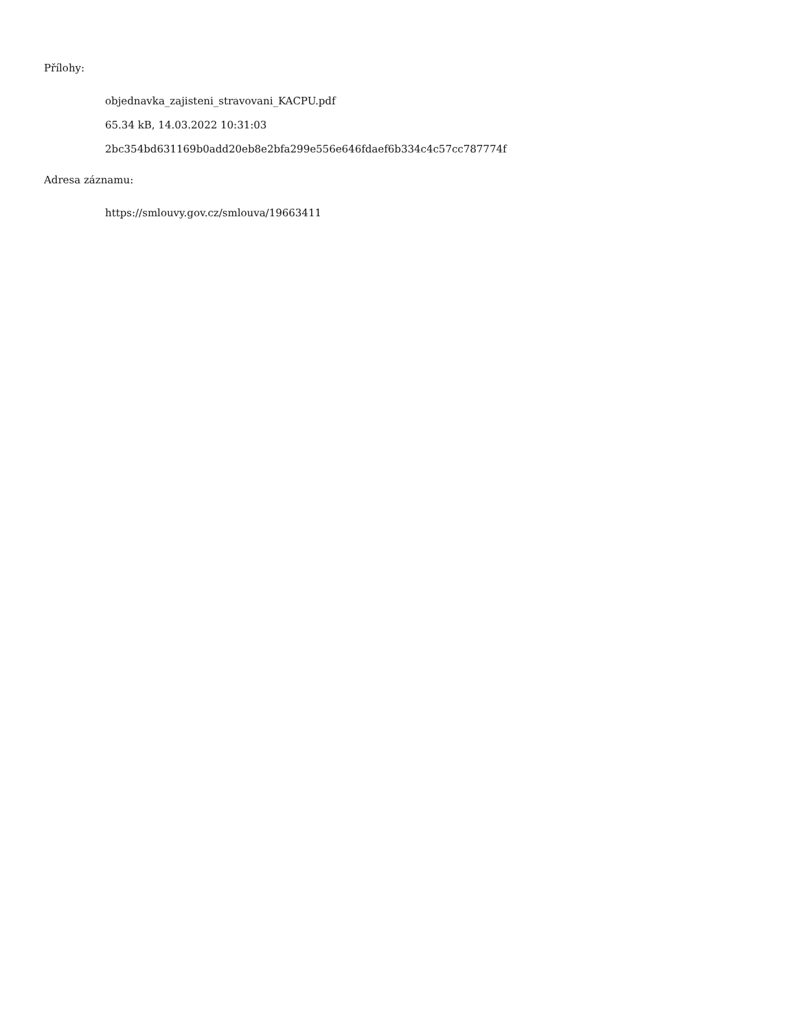Přílohy:
objednavka_zajisteni_stravovani_KACPU.pdf
65.34 kB, 14.03.2022 10:31:03
2bc354bd631169b0add20eb8e2bfa299e556e646fdaef6b334c4c57cc787774f
Adresa záznamu:
https://smlouvy.gov.cz/smlouva/19663411